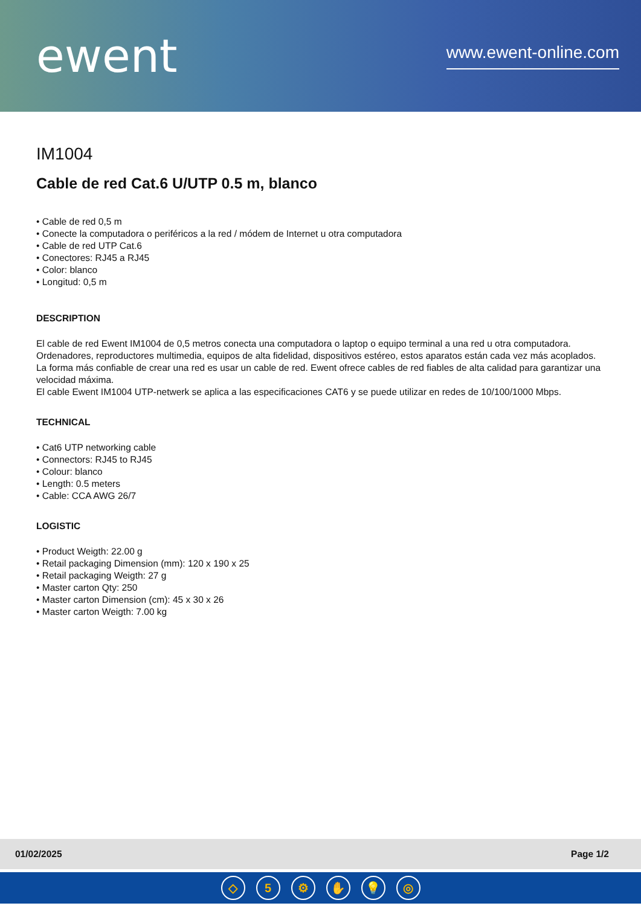ewent
www.ewent-online.com
IM1004
Cable de red Cat.6 U/UTP 0.5 m, blanco
• Cable de red 0,5 m
• Conecte la computadora o periféricos a la red / módem de Internet u otra computadora
• Cable de red UTP Cat.6
• Conectores: RJ45 a RJ45
• Color: blanco
• Longitud: 0,5 m
DESCRIPTION
El cable de red Ewent IM1004 de 0,5 metros conecta una computadora o laptop o equipo terminal a una red u otra computadora. Ordenadores, reproductores multimedia, equipos de alta fidelidad, dispositivos estéreo, estos aparatos están cada vez más acoplados. La forma más confiable de crear una red es usar un cable de red. Ewent ofrece cables de red fiables de alta calidad para garantizar una velocidad máxima.
El cable Ewent IM1004 UTP-netwerk se aplica a las especificaciones CAT6 y se puede utilizar en redes de 10/100/1000 Mbps.
TECHNICAL
• Cat6 UTP networking cable
• Connectors: RJ45 to RJ45
• Colour: blanco
• Length: 0.5 meters
• Cable: CCA AWG 26/7
LOGISTIC
• Product Weigth: 22.00 g
• Retail packaging Dimension (mm): 120 x 190 x 25
• Retail packaging Weigth: 27 g
• Master carton Qty: 250
• Master carton Dimension (cm): 45 x 30 x 26
• Master carton Weigth: 7.00 kg
01/02/2025 Page 1/2
◇ 5 ⚙ ✋ 💡 ◎